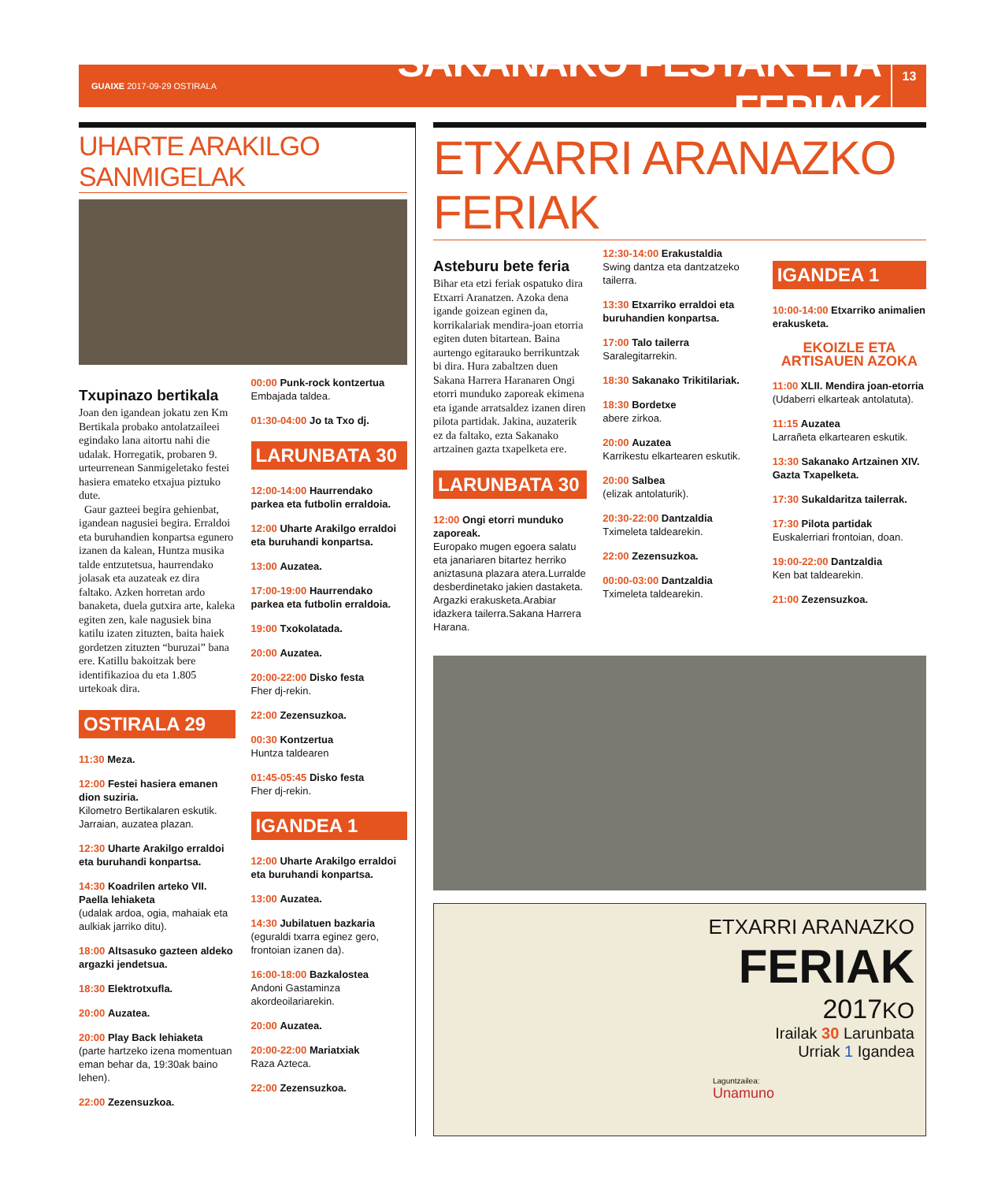GUAIXE 2017-09-29 OSTIRALA
SAKANAKO FESTAK ETA FERIAK
13
UHARTE ARAKILGO SANMIGELAK
Txupinazo bertikala
Joan den igandean jokatu zen Km Bertikala probako antolatzaileei egindako lana aitortu nahi die udalak. Horregatik, probaren 9. urteurrenean Sanmigeletako festei hasiera emateko etxajua piztuko dute.
Gaur gazteei begira gehienbat, igandean nagusiei begira. Erraldoi eta buruhandien konpartsa egunero izanen da kalean, Huntza musika talde entzutetsua, haurrendako jolasak eta auzateak ez dira faltako. Azken horretan ardo banaketa, duela gutxira arte, kaleka egiten zen, kale nagusiek bina katilu izaten zituzten, baita haiek gordetzen zituzten “buruzai” bana ere. Katillu bakoitzak bere identifikazioa du eta 1.805 urtekoak dira.
OSTIRALA 29
11:30 Meza.
12:00 Festei hasiera emanen dion suziria.
Kilometro Bertikalaren eskutik. Jarraian, auzatea plazan.
12:30 Uharte Arakilgo erraldoi eta buruhandi konpartsa.
14:30 Koadrilen arteko VII. Paella lehiaketa
(udalak ardoa, ogia, mahaiak eta aulkiak jarriko ditu).
18:00 Altsasuko gazteen aldeko argazki jendetsua.
18:30 Elektrotxufla.
20:00 Auzatea.
20:00 Play Back lehiaketa
(parte hartzeko izena momentuan eman behar da, 19:30ak baino lehen).
22:00 Zezensuzkoa.
00:00 Punk-rock kontzertua
Embajada taldea.
01:30-04:00 Jo ta Txo dj.
LARUNBATA 30
12:00-14:00 Haurrendako parkea eta futbolin erraldoia.
12:00 Uharte Arakilgo erraldoi eta buruhandi konpartsa.
13:00 Auzatea.
17:00-19:00 Haurrendako parkea eta futbolin erraldoia.
19:00 Txokolatada.
20:00 Auzatea.
20:00-22:00 Disko festa
Fher dj-rekin.
22:00 Zezensuzkoa.
00:30 Kontzertua
Huntza taldearen
01:45-05:45 Disko festa
Fher dj-rekin.
IGANDEA 1
12:00 Uharte Arakilgo erraldoi eta buruhandi konpartsa.
13:00 Auzatea.
14:30 Jubilatuen bazkaria
(eguraldi txarra eginez gero, frontoian izanen da).
16:00-18:00 Bazkalostea
Andoni Gastaminza akordeoilariarekin.
20:00 Auzatea.
20:00-22:00 Mariatxiak
Raza Azteca.
22:00 Zezensuzkoa.
ETXARRI ARANAZKO FERIAK
Asteburu bete feria
Bihar eta etzi feriak ospatuko dira Etxarri Aranatzen. Azoka dena igande goizean eginen da, korrikalariak mendira-joan etorria egiten duten bitartean. Baina aurtengo egitarauko berrikuntzak bi dira. Hura zabaltzen duen Sakana Harrera Haranaren Ongi etorri munduko zaporeak ekimena eta igande arratsaldez izanen diren pilota partidak. Jakina, auzaterik ez da faltako, ezta Sakanako artzainen gazta txapelketa ere.
LARUNBATA 30
12:00 Ongi etorri munduko zaporeak.
Europako mugen egoera salatu eta janariaren bitartez herriko aniztasuna plazara atera.Lurralde desberdinetako jakien dastaketa. Argazki erakusketa.Arabiar idazkera tailerra.Sakana Harrera Harana.
12:30-14:00 Erakustaldia
Swing dantza eta dantzatzeko tailerra.
13:30 Etxarriko erraldoi eta buruhandien konpartsa.
17:00 Talo tailerra
Saralegitarrekin.
18:30 Sakanako Trikitilariak.
18:30 Bordetxe
abere zirkoa.
20:00 Auzatea
Karrikestu elkartearen eskutik.
20:00 Salbea
(elizak antolaturik).
20:30-22:00 Dantzaldia
Tximeleta taldearekin.
22:00 Zezensuzkoa.
00:00-03:00 Dantzaldia
Tximeleta taldearekin.
IGANDEA 1
10:00-14:00 Etxarriko animalien erakusketa.
EKOIZLE ETA ARTISAUEN AZOKA
11:00 XLII. Mendira joan-etorria
(Udaberri elkarteak antolatuta).
11:15 Auzatea
Larrañeta elkartearen eskutik.
13:30 Sakanako Artzainen XIV. Gazta Txapelketa.
17:30 Sukaldaritza tailerrak.
17:30 Pilota partidak
Euskalerriari frontoian, doan.
19:00-22:00 Dantzaldia
Ken bat taldearekin.
21:00 Zezensuzkoa.
ETXARRI ARANAZKO
FERIAK
2017KO
Irailak 30 Larunbata
Urriak 1 Igandea
Laguntzailea:
Unamuno